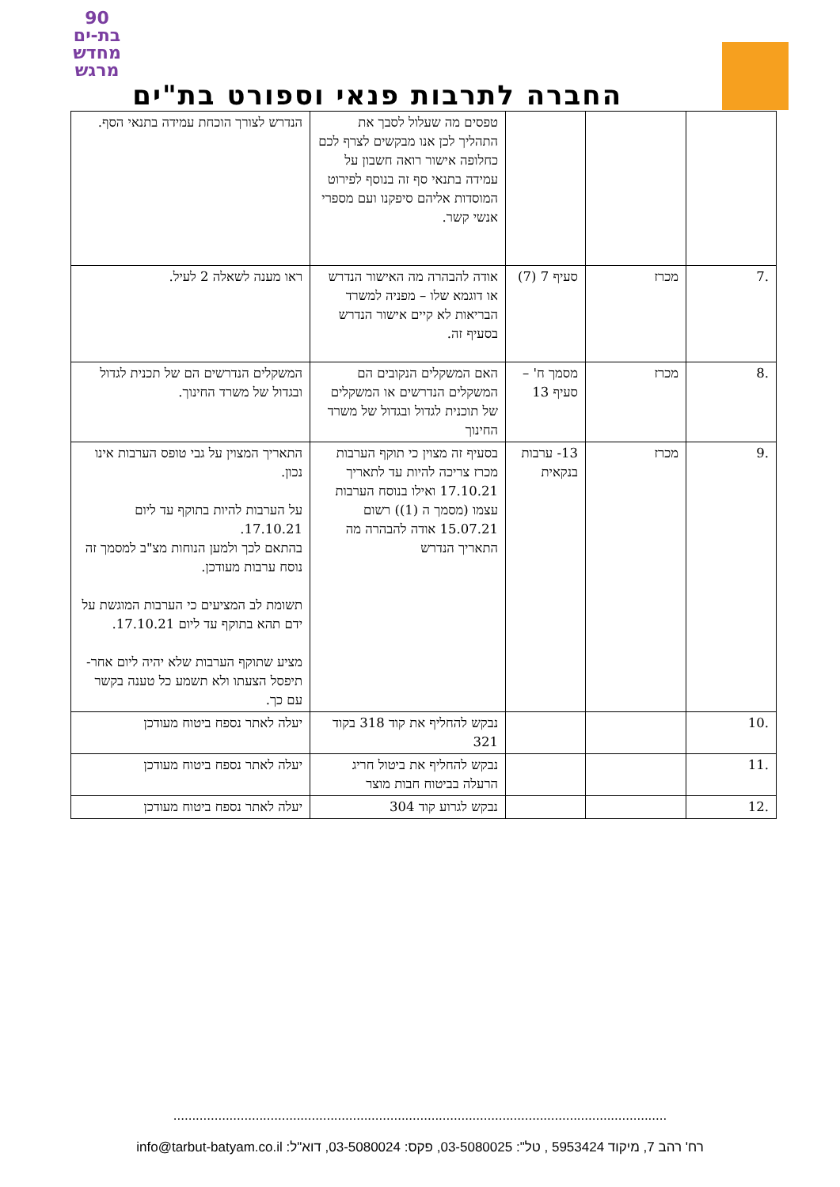90
בת-ים
מחדש
מרגש
החברה לתרבות פנאי וספורט בת"ים
| | | | טפסים מה שעלול לסבך את התהליך לכן אנו מבקשים לצרף לכם כחלופה אישור רואה חשבון על עמידה בתנאי סף זה בנוסף לפירוט המוסדות אליהם סיפקנו ועם מספרי אנשי קשר. | הנדרש לצורך הוכחת עמידה בתנאי הסף. |
| .7 | מכרז | סעיף 7 (7) | אודה להבהרה מה האישור הנדרש או דוגמא שלו – מפניה למשרד הבריאות לא קיים אישור הנדרש בסעיף זה. | ראו מענה לשאלה 2 לעיל. |
| .8 | מכרז | מסמך ח' – סעיף 13 | האם המשקלים הנקובים הם המשקלים הנדרשים או המשקלים של תוכנית לגדול ובגדול של משרד החינוך | המשקלים הנדרשים הם של תכנית לגדול ובגדול של משרד החינוך. |
| .9 | מכרז | 13- ערבות בנקאית | בסעיף זה מצוין כי תוקף הערבות מכרז צריכה להיות עד לתאריך 17.10.21 ואילו בנוסח הערבות עצמו (מסמך ה (1)) רשום 15.07.21 אודה להבהרה מה התאריך הנדרש | התאריך המצוין על גבי טופס הערבות אינו נכון. על הערבות להיות בתוקף עד ליום 17.10.21. בהתאם לכך ולמען הנוחות מצ"ב למסמך זה נוסח ערבות מעודכן. תשומת לב המציעים כי הערבות המוגשת על ידם תהא בתוקף עד ליום 17.10.21. מציע שתוקף הערבות שלא יהיה ליום אחר- תיפסל הצעתו ולא תשמע כל טענה בקשר עם כך. |
| .10 | | | נבקש להחליף את קוד 318 בקוד 321 | יעלה לאתר נספח ביטוח מעודכן |
| .11 | | | נבקש להחליף את ביטול חריג הרעלה בביטוח חבות מוצר | יעלה לאתר נספח ביטוח מעודכן |
| .12 | | | נבקש לגרוע קוד 304 | יעלה לאתר נספח ביטוח מעודכן |
....................................................................................................................................
רח' רהב 7, מיקוד 5953424 , טל": 03-5080025, פקס: 03-5080024, דוא"ל: info@tarbut-batyam.co.il